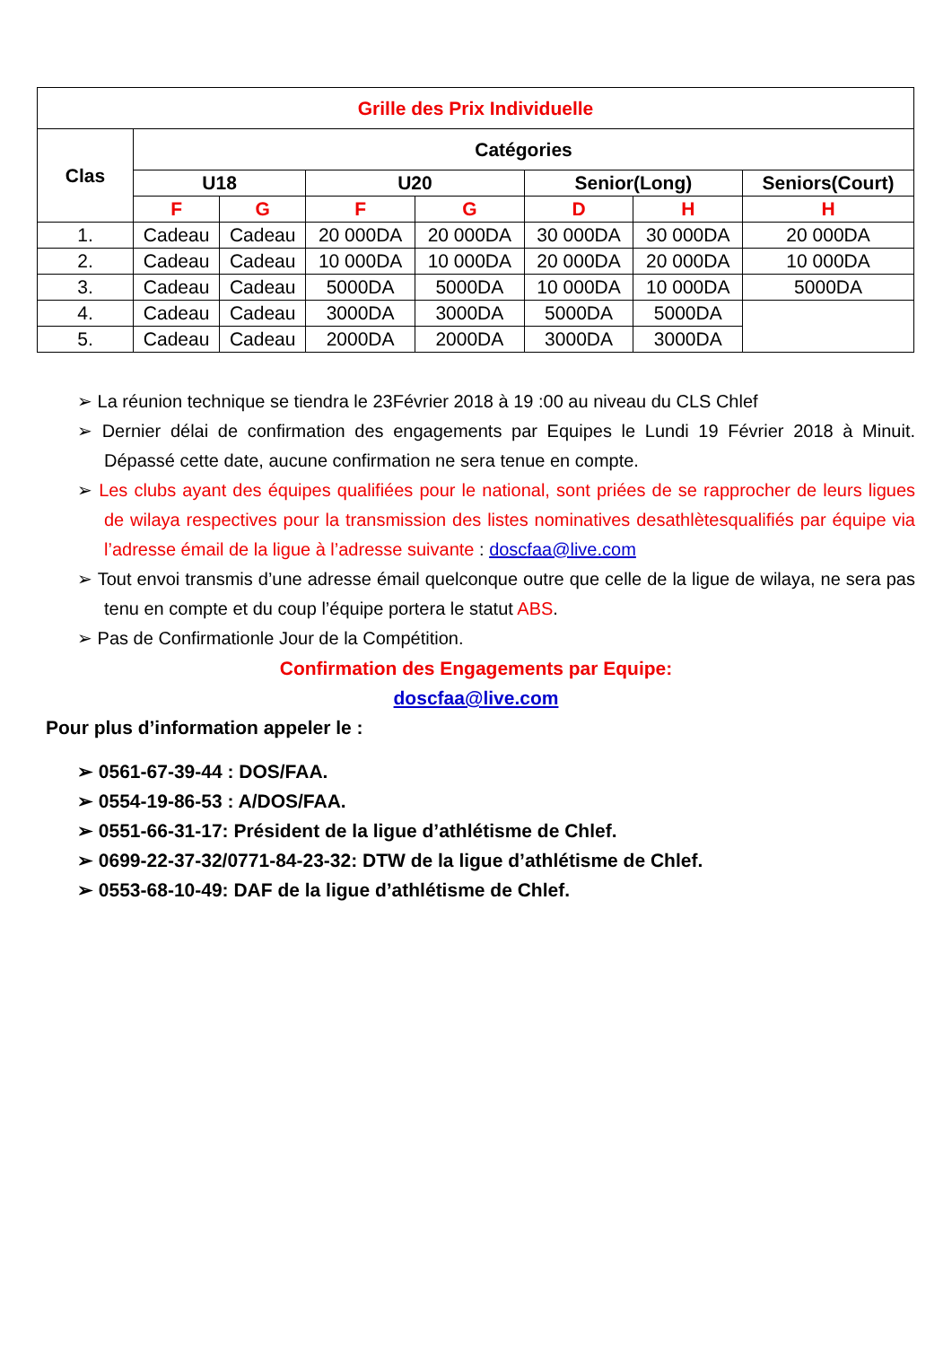| Grille des Prix Individuelle | | | | | | | |
| --- | --- | --- | --- | --- | --- | --- | --- |
| Clas | Catégories | | | | | | |
| | U18 | | U20 | | Senior(Long) | | Seniors(Court) |
| | F | G | F | G | D | H | H |
| 1. | Cadeau | Cadeau | 20 000DA | 20 000DA | 30 000DA | 30 000DA | 20 000DA |
| 2. | Cadeau | Cadeau | 10 000DA | 10 000DA | 20 000DA | 20 000DA | 10 000DA |
| 3. | Cadeau | Cadeau | 5000DA | 5000DA | 10 000DA | 10 000DA | 5000DA |
| 4. | Cadeau | Cadeau | 3000DA | 3000DA | 5000DA | 5000DA | |
| 5. | Cadeau | Cadeau | 2000DA | 2000DA | 3000DA | 3000DA | |
➢ La réunion technique se tiendra le 23Février 2018 à 19 :00 au niveau du CLS Chlef
➢ Dernier délai de confirmation des engagements par Equipes le Lundi 19 Février 2018 à Minuit. Dépassé cette date, aucune confirmation ne sera tenue en compte.
➢ Les clubs ayant des équipes qualifiées pour le national, sont priées de se rapprocher de leurs ligues de wilaya respectives pour la transmission des listes nominatives desathlètesqualifiés par équipe via l’adresse émail de la ligue à l’adresse suivante : doscfaa@live.com
➢ Tout envoi transmis d’une adresse émail quelconque outre que celle de la ligue de wilaya, ne sera pas tenu en compte et du coup l’équipe portera le statut ABS.
➢ Pas de Confirmationle Jour de la Compétition.
Confirmation des Engagements par Equipe:
doscfaa@live.com
Pour plus d’information appeler le :
➢ 0561-67-39-44 : DOS/FAA.
➢ 0554-19-86-53 : A/DOS/FAA.
➢ 0551-66-31-17: Président de la ligue d’athlétisme de Chlef.
➢ 0699-22-37-32/0771-84-23-32: DTW de la ligue d’athlétisme de Chlef.
➢ 0553-68-10-49: DAF de la ligue d’athlétisme de Chlef.